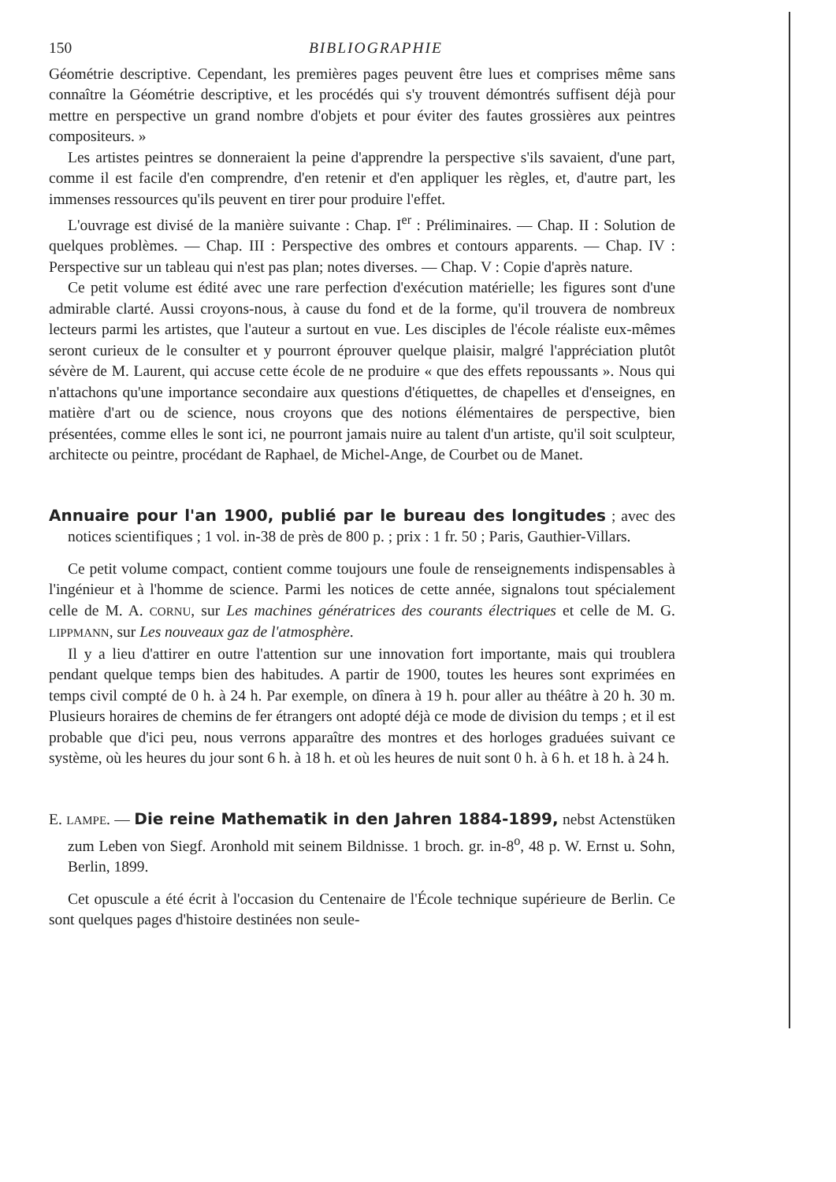150 BIBLIOGRAPHIE
Géométrie descriptive. Cependant, les premières pages peuvent être lues et comprises même sans connaître la Géométrie descriptive, et les procédés qui s'y trouvent démontrés suffisent déjà pour mettre en perspective un grand nombre d'objets et pour éviter des fautes grossières aux peintres compositeurs. »
Les artistes peintres se donneraient la peine d'apprendre la perspective s'ils savaient, d'une part, comme il est facile d'en comprendre, d'en retenir et d'en appliquer les règles, et, d'autre part, les immenses ressources qu'ils peuvent en tirer pour produire l'effet.
L'ouvrage est divisé de la manière suivante : Chap. I<sup>er</sup> : Préliminaires. — Chap. II : Solution de quelques problèmes. — Chap. III : Perspective des ombres et contours apparents. — Chap. IV : Perspective sur un tableau qui n'est pas plan; notes diverses. — Chap. V : Copie d'après nature.
Ce petit volume est édité avec une rare perfection d'exécution matérielle; les figures sont d'une admirable clarté. Aussi croyons-nous, à cause du fond et de la forme, qu'il trouvera de nombreux lecteurs parmi les artistes, que l'auteur a surtout en vue. Les disciples de l'école réaliste eux-mêmes seront curieux de le consulter et y pourront éprouver quelque plaisir, malgré l'appréciation plutôt sévère de M. Laurent, qui accuse cette école de ne produire « que des effets repoussants ». Nous qui n'attachons qu'une importance secondaire aux questions d'étiquettes, de chapelles et d'enseignes, en matière d'art ou de science, nous croyons que des notions élémentaires de perspective, bien présentées, comme elles le sont ici, ne pourront jamais nuire au talent d'un artiste, qu'il soit sculpteur, architecte ou peintre, procédant de Raphael, de Michel-Ange, de Courbet ou de Manet.
Annuaire pour l'an 1900, publié par le bureau des longitudes ; avec des notices scientifiques ; 1 vol. in-38 de près de 800 p. ; prix : 1 fr. 50 ; Paris, Gauthier-Villars.
Ce petit volume compact, contient comme toujours une foule de renseignements indispensables à l'ingénieur et à l'homme de science. Parmi les notices de cette année, signalons tout spécialement celle de M. A. CORNU, sur Les machines génératrices des courants électriques et celle de M. G. LIPPMANN, sur Les nouveaux gaz de l'atmosphère.
Il y a lieu d'attirer en outre l'attention sur une innovation fort importante, mais qui troublera pendant quelque temps bien des habitudes. A partir de 1900, toutes les heures sont exprimées en temps civil compté de 0 h. à 24 h. Par exemple, on dînera à 19 h. pour aller au théâtre à 20 h. 30 m. Plusieurs horaires de chemins de fer étrangers ont adopté déjà ce mode de division du temps ; et il est probable que d'ici peu, nous verrons apparaître des montres et des horloges graduées suivant ce système, où les heures du jour sont 6 h. à 18 h. et où les heures de nuit sont 0 h. à 6 h. et 18 h. à 24 h.
E. LAMPE. — Die reine Mathematik in den Jahren 1884-1899, nebst Actenstüken zum Leben von Siegf. Aronhold mit seinem Bildnisse. 1 broch. gr. in-8<sup>o</sup>, 48 p. W. Ernst u. Sohn, Berlin, 1899.
Cet opuscule a été écrit à l'occasion du Centenaire de l'École technique supérieure de Berlin. Ce sont quelques pages d'histoire destinées non seule-